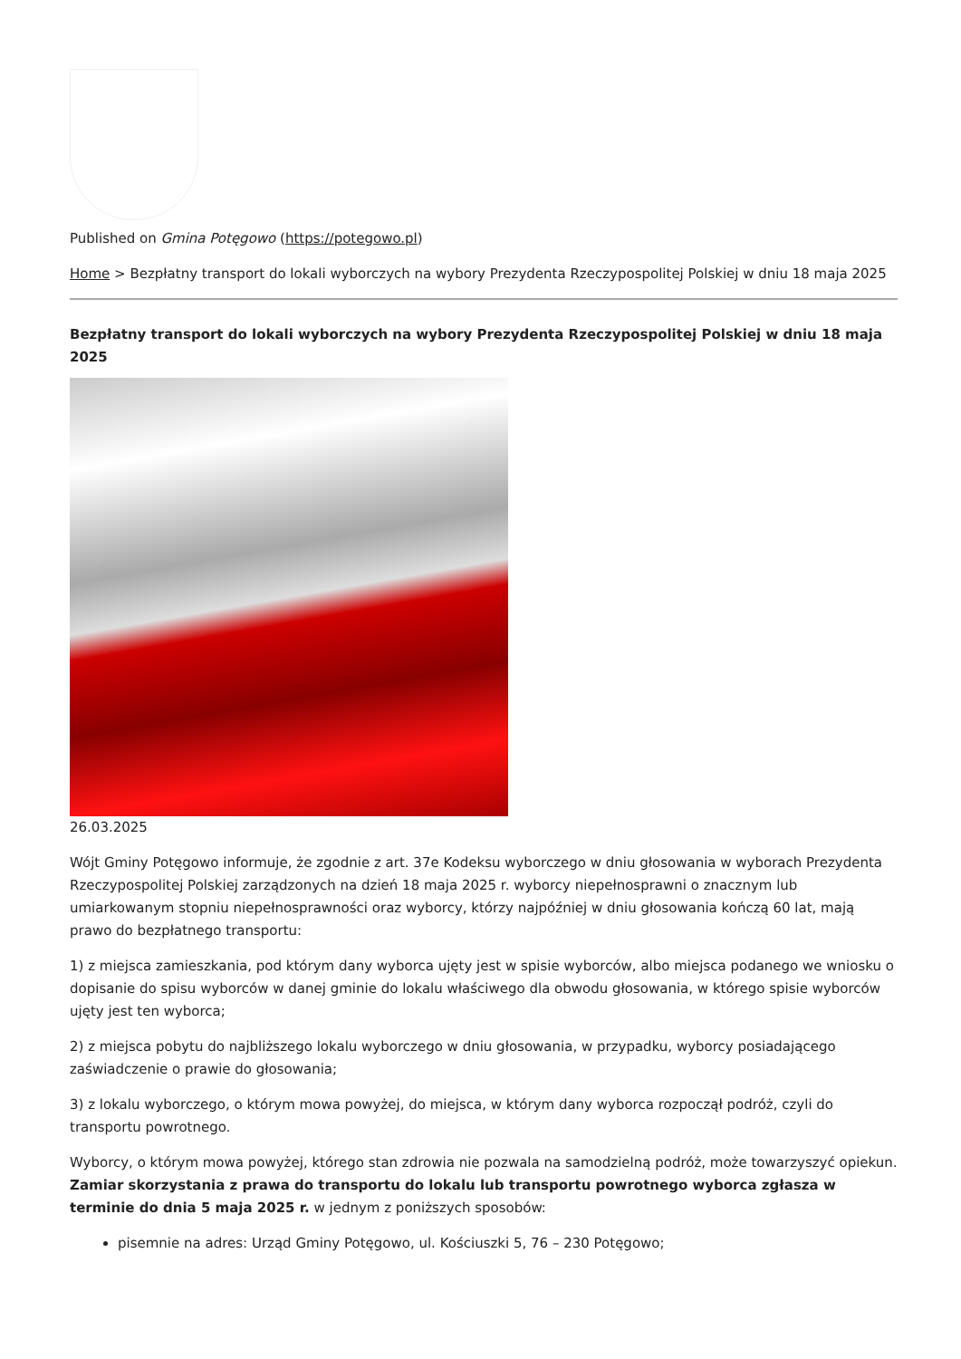Published on Gmina Potęgowo (https://potegowo.pl)
Home > Bezpłatny transport do lokali wyborczych na wybory Prezydenta Rzeczypospolitej Polskiej w dniu 18 maja 2025
Bezpłatny transport do lokali wyborczych na wybory Prezydenta Rzeczypospolitej Polskiej w dniu 18 maja 2025
26.03.2025
Wójt Gminy Potęgowo informuje, że zgodnie z art. 37e Kodeksu wyborczego w dniu głosowania w wyborach Prezydenta Rzeczypospolitej Polskiej zarządzonych na dzień 18 maja 2025 r. wyborcy niepełnosprawni o znacznym lub umiarkowanym stopniu niepełnosprawności oraz wyborcy, którzy najpóźniej w dniu głosowania kończą 60 lat, mają prawo do bezpłatnego transportu:
1) z miejsca zamieszkania, pod którym dany wyborca ujęty jest w spisie wyborców, albo miejsca podanego we wniosku o dopisanie do spisu wyborców w danej gminie do lokalu właściwego dla obwodu głosowania, w którego spisie wyborców ujęty jest ten wyborca;
2) z miejsca pobytu do najbliższego lokalu wyborczego w dniu głosowania, w przypadku, wyborcy posiadającego zaświadczenie o prawie do głosowania;
3) z lokalu wyborczego, o którym mowa powyżej, do miejsca, w którym dany wyborca rozpoczął podróż, czyli do transportu powrotnego.
Wyborcy, o którym mowa powyżej, którego stan zdrowia nie pozwala na samodzielną podróż, może towarzyszyć opiekun. Zamiar skorzystania z prawa do transportu do lokalu lub transportu powrotnego wyborca zgłasza w terminie do dnia 5 maja 2025 r. w jednym z poniższych sposobów:
pisemnie na adres: Urząd Gminy Potęgowo, ul. Kościuszki 5, 76 – 230 Potęgowo;